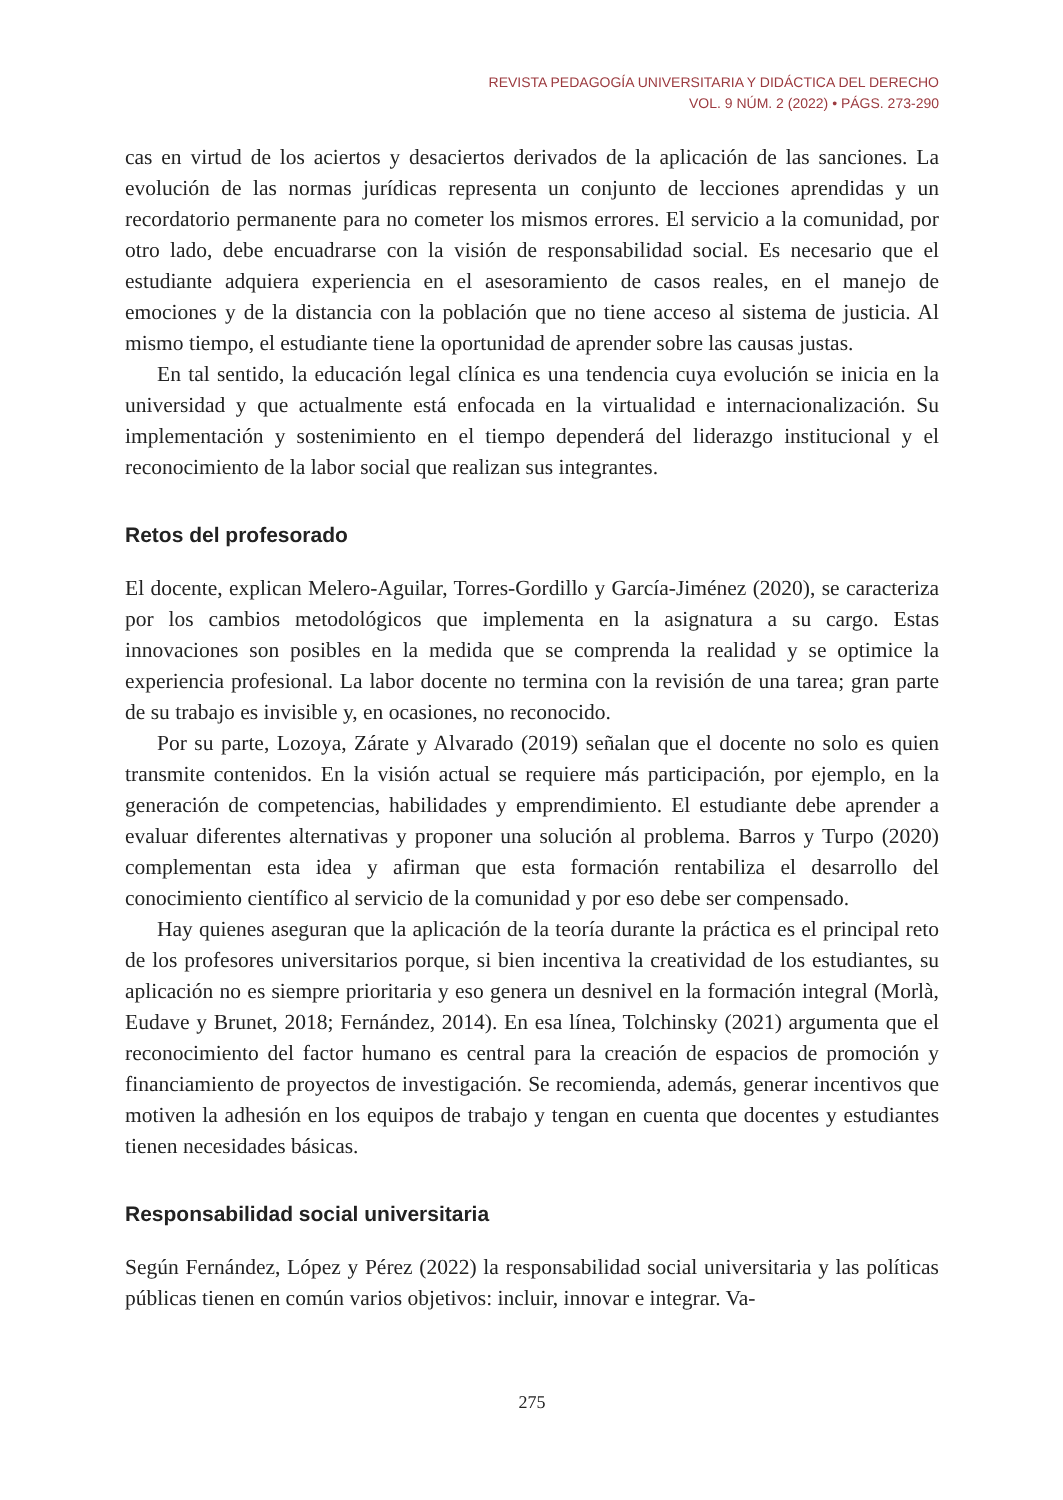REVISTA PEDAGOGÍA UNIVERSITARIA Y DIDÁCTICA DEL DERECHO
VOL. 9 NÚM. 2 (2022) • PÁGS. 273-290
cas en virtud de los aciertos y desaciertos derivados de la aplicación de las sanciones. La evolución de las normas jurídicas representa un conjunto de lecciones aprendidas y un recordatorio permanente para no cometer los mismos errores. El servicio a la comunidad, por otro lado, debe encuadrarse con la visión de responsabilidad social. Es necesario que el estudiante adquiera experiencia en el asesoramiento de casos reales, en el manejo de emociones y de la distancia con la población que no tiene acceso al sistema de justicia. Al mismo tiempo, el estudiante tiene la oportunidad de aprender sobre las causas justas.
En tal sentido, la educación legal clínica es una tendencia cuya evolución se inicia en la universidad y que actualmente está enfocada en la virtualidad e internacionalización. Su implementación y sostenimiento en el tiempo dependerá del liderazgo institucional y el reconocimiento de la labor social que realizan sus integrantes.
Retos del profesorado
El docente, explican Melero-Aguilar, Torres-Gordillo y García-Jiménez (2020), se caracteriza por los cambios metodológicos que implementa en la asignatura a su cargo. Estas innovaciones son posibles en la medida que se comprenda la realidad y se optimice la experiencia profesional. La labor docente no termina con la revisión de una tarea; gran parte de su trabajo es invisible y, en ocasiones, no reconocido.
Por su parte, Lozoya, Zárate y Alvarado (2019) señalan que el docente no solo es quien transmite contenidos. En la visión actual se requiere más participación, por ejemplo, en la generación de competencias, habilidades y emprendimiento. El estudiante debe aprender a evaluar diferentes alternativas y proponer una solución al problema. Barros y Turpo (2020) complementan esta idea y afirman que esta formación rentabiliza el desarrollo del conocimiento científico al servicio de la comunidad y por eso debe ser compensado.
Hay quienes aseguran que la aplicación de la teoría durante la práctica es el principal reto de los profesores universitarios porque, si bien incentiva la creatividad de los estudiantes, su aplicación no es siempre prioritaria y eso genera un desnivel en la formación integral (Morlà, Eudave y Brunet, 2018; Fernández, 2014). En esa línea, Tolchinsky (2021) argumenta que el reconocimiento del factor humano es central para la creación de espacios de promoción y financiamiento de proyectos de investigación. Se recomienda, además, generar incentivos que motiven la adhesión en los equipos de trabajo y tengan en cuenta que docentes y estudiantes tienen necesidades básicas.
Responsabilidad social universitaria
Según Fernández, López y Pérez (2022) la responsabilidad social universitaria y las políticas públicas tienen en común varios objetivos: incluir, innovar e integrar. Va-
275